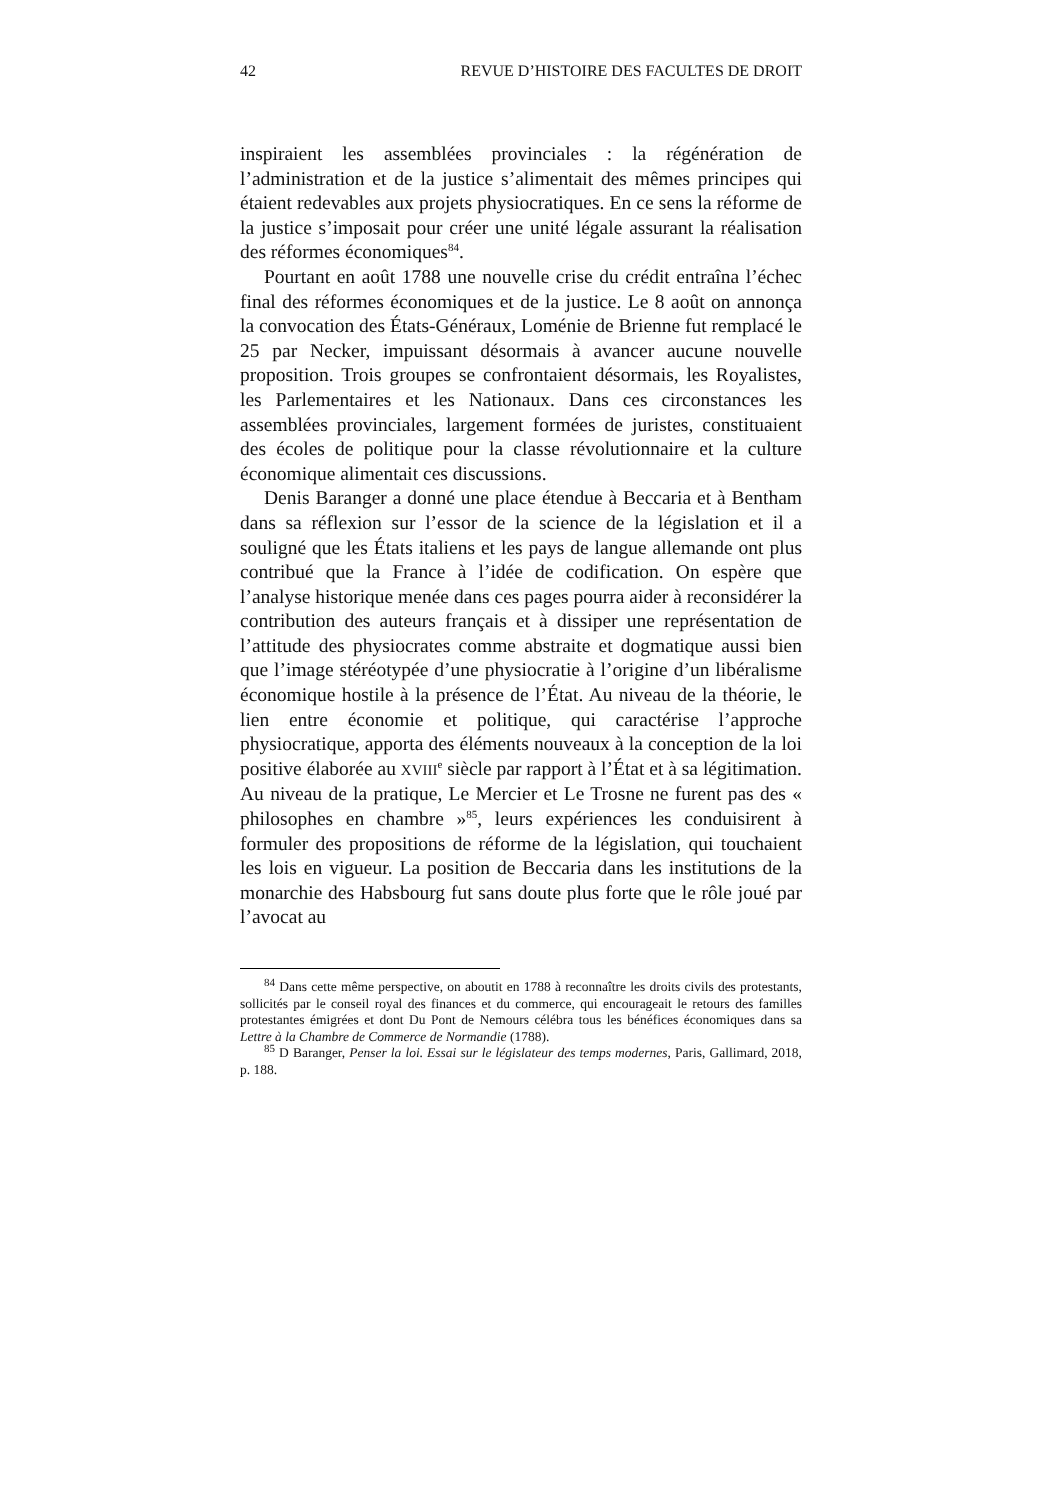42 REVUE D’HISTOIRE DES FACULTES DE DROIT
inspiraient les assemblées provinciales : la régénération de l’administration et de la justice s’alimentait des mêmes principes qui étaient redevables aux projets physiocratiques. En ce sens la réforme de la justice s’imposait pour créer une unité légale assurant la réalisation des réformes économiques<sup>84</sup>.
Pourtant en août 1788 une nouvelle crise du crédit entraîna l’échec final des réformes économiques et de la justice. Le 8 août on annonça la convocation des États-Généraux, Loménie de Brienne fut remplacé le 25 par Necker, impuissant désormais à avancer aucune nouvelle proposition. Trois groupes se confrontaient désormais, les Royalistes, les Parlementaires et les Nationaux. Dans ces circonstances les assemblées provinciales, largement formées de juristes, constituaient des écoles de politique pour la classe révolutionnaire et la culture économique alimentait ces discussions.
Denis Baranger a donné une place étendue à Beccaria et à Bentham dans sa réflexion sur l’essor de la science de la législation et il a souligné que les États italiens et les pays de langue allemande ont plus contribué que la France à l’idée de codification. On espère que l’analyse historique menée dans ces pages pourra aider à reconsidérer la contribution des auteurs français et à dissiper une représentation de l’attitude des physiocrates comme abstraite et dogmatique aussi bien que l’image stéréotypée d’une physiocratie à l’origine d’un libéralisme économique hostile à la présence de l’État. Au niveau de la théorie, le lien entre économie et politique, qui caractérise l’approche physiocratique, apporta des éléments nouveaux à la conception de la loi positive élaborée au XVIII<sup>e</sup> siècle par rapport à l’État et à sa légitimation. Au niveau de la pratique, Le Mercier et Le Trosne ne furent pas des « philosophes en chambre »<sup>85</sup>, leurs expériences les conduisirent à formuler des propositions de réforme de la législation, qui touchaient les lois en vigueur. La position de Beccaria dans les institutions de la monarchie des Habsbourg fut sans doute plus forte que le rôle joué par l’avocat au
<sup>84</sup> Dans cette même perspective, on aboutit en 1788 à reconnaître les droits civils des protestants, sollicités par le conseil royal des finances et du commerce, qui encourageait le retours des familles protestantes émigrées et dont Du Pont de Nemours célébra tous les bénéfices économiques dans sa Lettre à la Chambre de Commerce de Normandie (1788).
<sup>85</sup> D Baranger, Penser la loi. Essai sur le législateur des temps modernes, Paris, Gallimard, 2018, p. 188.